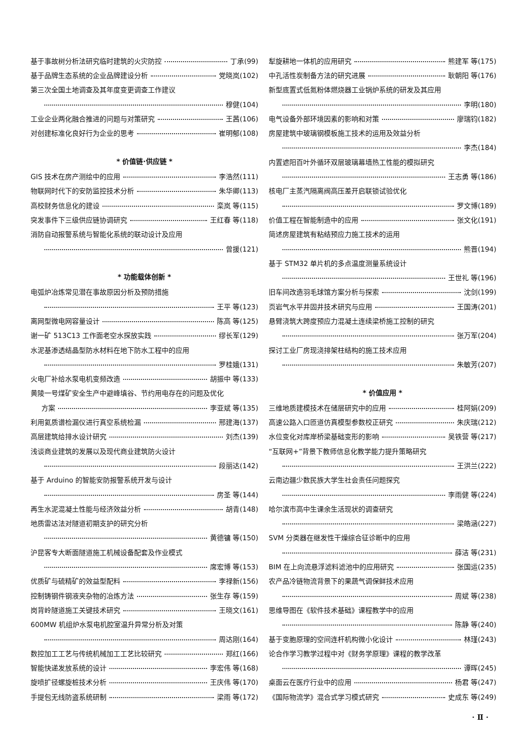基于事故树分析法研究临时建筑的火灾防控 丁承(99)
基于品牌生态系统的企业品牌建设分析 党晓岚(102)
第三次全国土地调查及其年度变更调查工作建议
穆健(104)
工业企业两化融合推进的问题与对策研究 王茜(106)
对创建标准化良好行为企业的思考 崔明郁(108)
* 价值链·供应链 *
GIS 技术在房产测绘中的应用 李浩然(111)
物联网时代下的安防监控技术分析 朱华卿(113)
高校财务信息化的建设 栾岚 等(115)
突发事件下三级供应链协调研究 王红春 等(118)
消防自动报警系统与智能化系统的联动设计及应用
曾援(121)
* 功能载体创新 *
电弧炉冶炼常见潜在事故原因分析及预防措施
王平 等(123)
离网型微电网容量设计 陈高 等(125)
谢一矿 513C13 工作面老空水探放实践 缪长军(129)
水泥基渗透结晶型防水材料在地下防水工程中的应用
罗桂娥(131)
火电厂补给水泵电机变频改造 胡振中 等(133)
黄陵一号煤矿安全生产中避峰填谷、节约用电存在的问题及优化
方案 李亚斌 等(135)
利用氦质谱检漏仪进行真空系统检漏 邢建海(137)
高层建筑给排水设计研究 刘杰(139)
浅谈商业建筑的发展以及现代商业建筑防火设计
段丽达(142)
基于 Arduino 的智能安防报警系统开发与设计
房圣 等(144)
再生水泥混凝土性能与经济效益分析 胡青(148)
地质雷达法对隧道初期支护的研究分析
黄德镛 等(150)
沪昆客专大断面隧道施工机械设备配套及作业模式
席宏博 等(153)
优质矿与硫精矿的效益型配料 李禄新(156)
控制铸钢件钢液夹杂物的冶炼方法 张生存 等(159)
岗背岭隧道施工关键技术研究 王晓文(161)
600MW 机组炉水泵电机腔室温升异常分析及对策
周达刚(164)
数控加工工艺与传统机械加工工艺比较研究 郑红(166)
智能快递发放系统的设计 李宏伟 等(168)
旋喷扩径螺旋桩技术分析 王庆伟 等(170)
手提包无线防盗系统研制 梁雨 等(172)
犁旋耕地一体机的应用研究 熊建军 等(175)
中孔活性炭制备方法的研究进展 耿朝阳 等(176)
新型底置式低氮粉体燃烧器工业锅炉系统的研发及其应用
李明(180)
电气设备外部环境因素的影响和对策 廖瑞钧(182)
房屋建筑中玻璃钢模板施工技术的运用及效益分析
李杰(184)
内置遮阳百叶外循环双层玻璃幕墙热工性能的模拟研究
王志勇 等(186)
核电厂主蒸汽隔离阀高压差开启联锁试验优化
罗文博(189)
价值工程在智能制造中的应用 张文化(191)
简述房屋建筑有粘结预应力施工技术的运用
熊晋(194)
基于 STM32 单片机的多点温度测量系统设计
王世礼 等(196)
旧车间改造羽毛球馆方案分析与探索 沈剑(199)
页岩气水平井固井技术研究与应用 王国涛(201)
悬臂浇筑大跨度预应力混凝土连续梁桥施工控制的研究
张万军(204)
探讨工业厂房现浇排架柱结构的施工技术应用
朱敏芳(207)
* 价值应用 *
三维地质建模技术在储层研究中的应用 桂阿娟(209)
高速公路入口匝道仿真模型参数校正研究 朱庆瑞(212)
水位变化对库岸桥梁基础变形的影响 吴铁营 等(217)
“互联网+”背景下教师信息化教学能力提升策略研究
王洪兰(222)
云南边疆少数民族大学生社会责任问题探究
李雨健 等(224)
哈尔滨市高中生课余生活现状的调查研究
梁皓涵(227)
SVM 分类器在继发性干燥综合征诊断中的应用
薛洁 等(231)
BIM 在上向流悬浮滤料滤池中的应用研究 张国运(235)
农产品冷链物流背景下的果蔬气调保鲜技术应用
周斌 等(238)
思维导图在《软件技术基础》课程教学中的应用
陈静 等(240)
基于变胞原理的空间连杆机构微小化设计 林瑾(243)
论合作学习教学过程中对《财务学原理》课程的教学改革
谭晖(245)
桌面云在医疗行业中的应用 杨君 等(247)
《国际物流学》混合式学习模式研究 史成东 等(249)
· Ⅱ ·